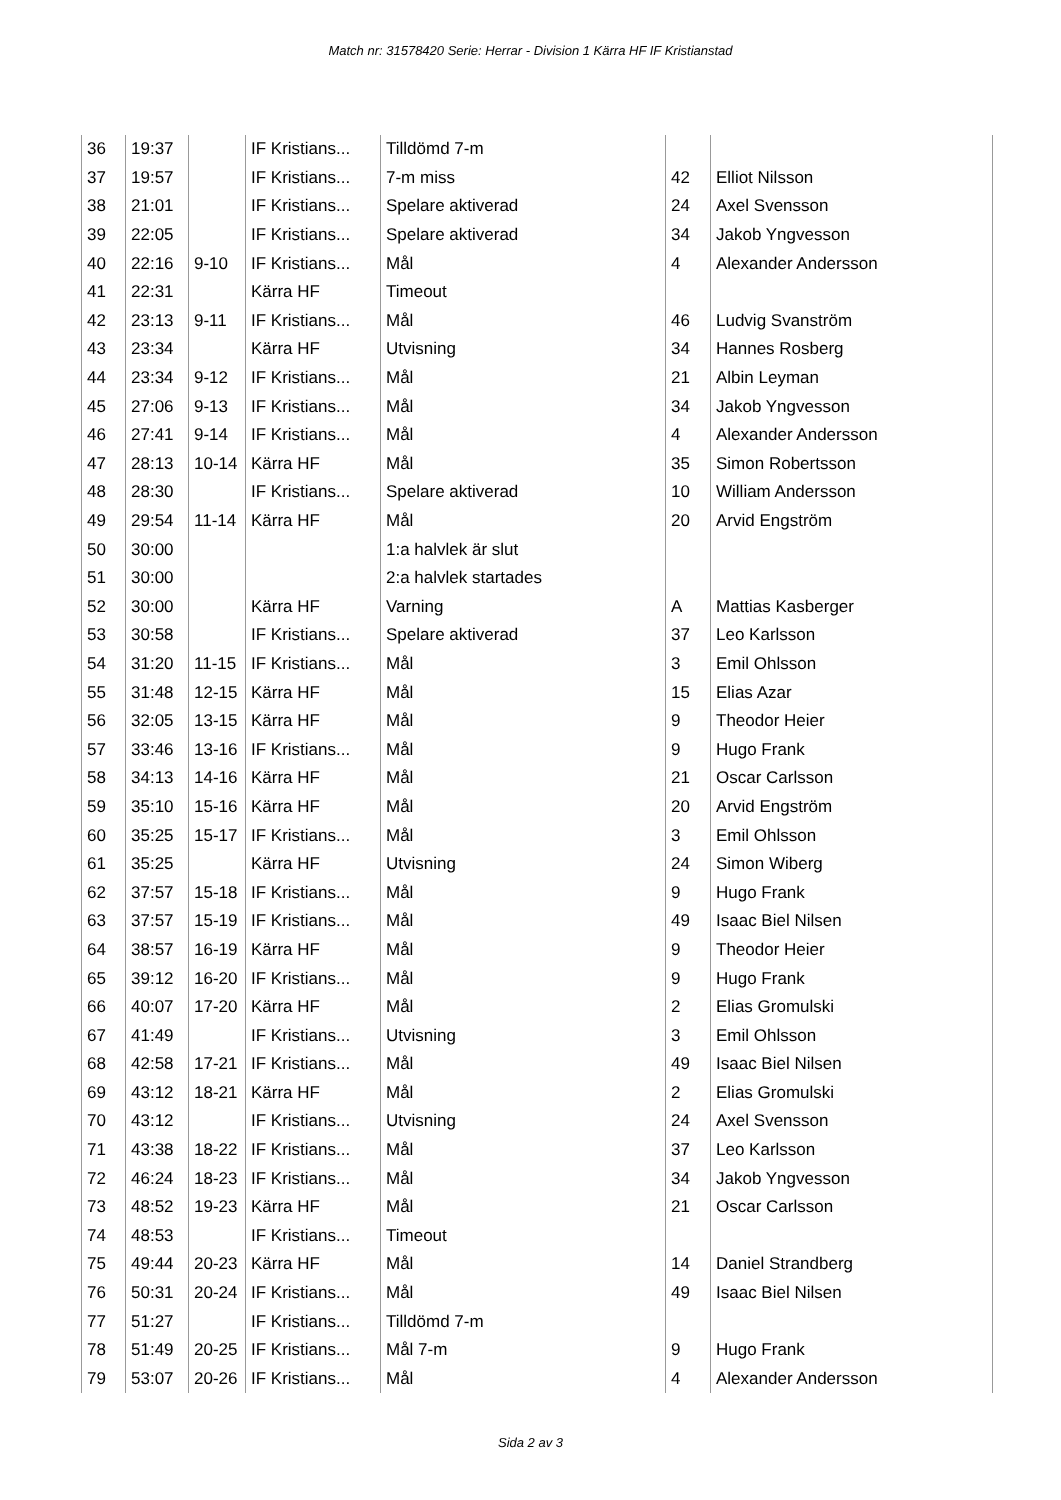Match nr: 31578420 Serie: Herrar - Division 1 Kärra HF IF Kristianstad
| 36 | 19:37 | | IF Kristians... | Tilldömd 7-m | | |
| 37 | 19:57 | | IF Kristians... | 7-m miss | 42 | Elliot Nilsson |
| 38 | 21:01 | | IF Kristians... | Spelare aktiverad | 24 | Axel Svensson |
| 39 | 22:05 | | IF Kristians... | Spelare aktiverad | 34 | Jakob Yngvesson |
| 40 | 22:16 | 9-10 | IF Kristians... | Mål | 4 | Alexander Andersson |
| 41 | 22:31 | | Kärra HF | Timeout | | |
| 42 | 23:13 | 9-11 | IF Kristians... | Mål | 46 | Ludvig Svanström |
| 43 | 23:34 | | Kärra HF | Utvisning | 34 | Hannes Rosberg |
| 44 | 23:34 | 9-12 | IF Kristians... | Mål | 21 | Albin Leyman |
| 45 | 27:06 | 9-13 | IF Kristians... | Mål | 34 | Jakob Yngvesson |
| 46 | 27:41 | 9-14 | IF Kristians... | Mål | 4 | Alexander Andersson |
| 47 | 28:13 | 10-14 | Kärra HF | Mål | 35 | Simon Robertsson |
| 48 | 28:30 | | IF Kristians... | Spelare aktiverad | 10 | William Andersson |
| 49 | 29:54 | 11-14 | Kärra HF | Mål | 20 | Arvid Engström |
| 50 | 30:00 | | | 1:a halvlek är slut | | |
| 51 | 30:00 | | | 2:a halvlek startades | | |
| 52 | 30:00 | | Kärra HF | Varning | A | Mattias Kasberger |
| 53 | 30:58 | | IF Kristians... | Spelare aktiverad | 37 | Leo Karlsson |
| 54 | 31:20 | 11-15 | IF Kristians... | Mål | 3 | Emil Ohlsson |
| 55 | 31:48 | 12-15 | Kärra HF | Mål | 15 | Elias Azar |
| 56 | 32:05 | 13-15 | Kärra HF | Mål | 9 | Theodor Heier |
| 57 | 33:46 | 13-16 | IF Kristians... | Mål | 9 | Hugo Frank |
| 58 | 34:13 | 14-16 | Kärra HF | Mål | 21 | Oscar Carlsson |
| 59 | 35:10 | 15-16 | Kärra HF | Mål | 20 | Arvid Engström |
| 60 | 35:25 | 15-17 | IF Kristians... | Mål | 3 | Emil Ohlsson |
| 61 | 35:25 | | Kärra HF | Utvisning | 24 | Simon Wiberg |
| 62 | 37:57 | 15-18 | IF Kristians... | Mål | 9 | Hugo Frank |
| 63 | 37:57 | 15-19 | IF Kristians... | Mål | 49 | Isaac Biel Nilsen |
| 64 | 38:57 | 16-19 | Kärra HF | Mål | 9 | Theodor Heier |
| 65 | 39:12 | 16-20 | IF Kristians... | Mål | 9 | Hugo Frank |
| 66 | 40:07 | 17-20 | Kärra HF | Mål | 2 | Elias Gromulski |
| 67 | 41:49 | | IF Kristians... | Utvisning | 3 | Emil Ohlsson |
| 68 | 42:58 | 17-21 | IF Kristians... | Mål | 49 | Isaac Biel Nilsen |
| 69 | 43:12 | 18-21 | Kärra HF | Mål | 2 | Elias Gromulski |
| 70 | 43:12 | | IF Kristians... | Utvisning | 24 | Axel Svensson |
| 71 | 43:38 | 18-22 | IF Kristians... | Mål | 37 | Leo Karlsson |
| 72 | 46:24 | 18-23 | IF Kristians... | Mål | 34 | Jakob Yngvesson |
| 73 | 48:52 | 19-23 | Kärra HF | Mål | 21 | Oscar Carlsson |
| 74 | 48:53 | | IF Kristians... | Timeout | | |
| 75 | 49:44 | 20-23 | Kärra HF | Mål | 14 | Daniel Strandberg |
| 76 | 50:31 | 20-24 | IF Kristians... | Mål | 49 | Isaac Biel Nilsen |
| 77 | 51:27 | | IF Kristians... | Tilldömd 7-m | | |
| 78 | 51:49 | 20-25 | IF Kristians... | Mål 7-m | 9 | Hugo Frank |
| 79 | 53:07 | 20-26 | IF Kristians... | Mål | 4 | Alexander Andersson |
Sida 2 av 3